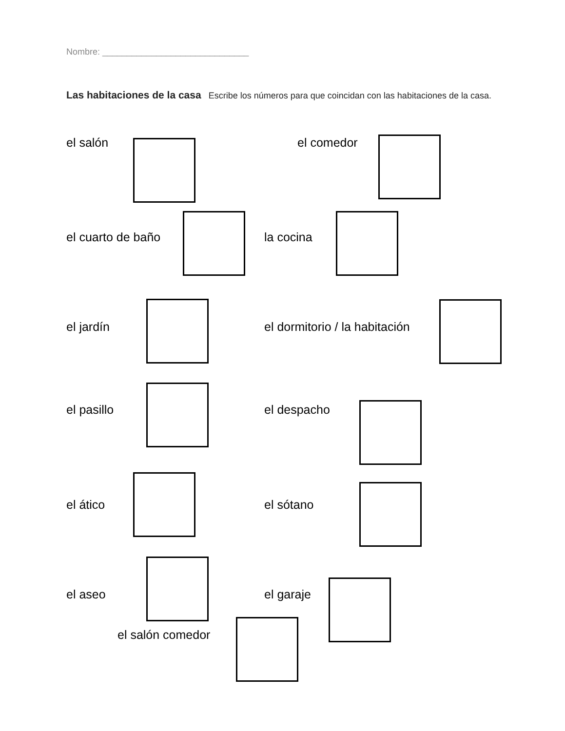Nombre: ______________________________
Las habitaciones de la casa Escribe los números para que coincidan con las habitaciones de la casa.
el salón el comedor
el cuarto de baño la cocina
el jardín el dormitorio / la habitación
el pasillo el despacho
el ático el sótano
el aseo el garaje
el salón comedor